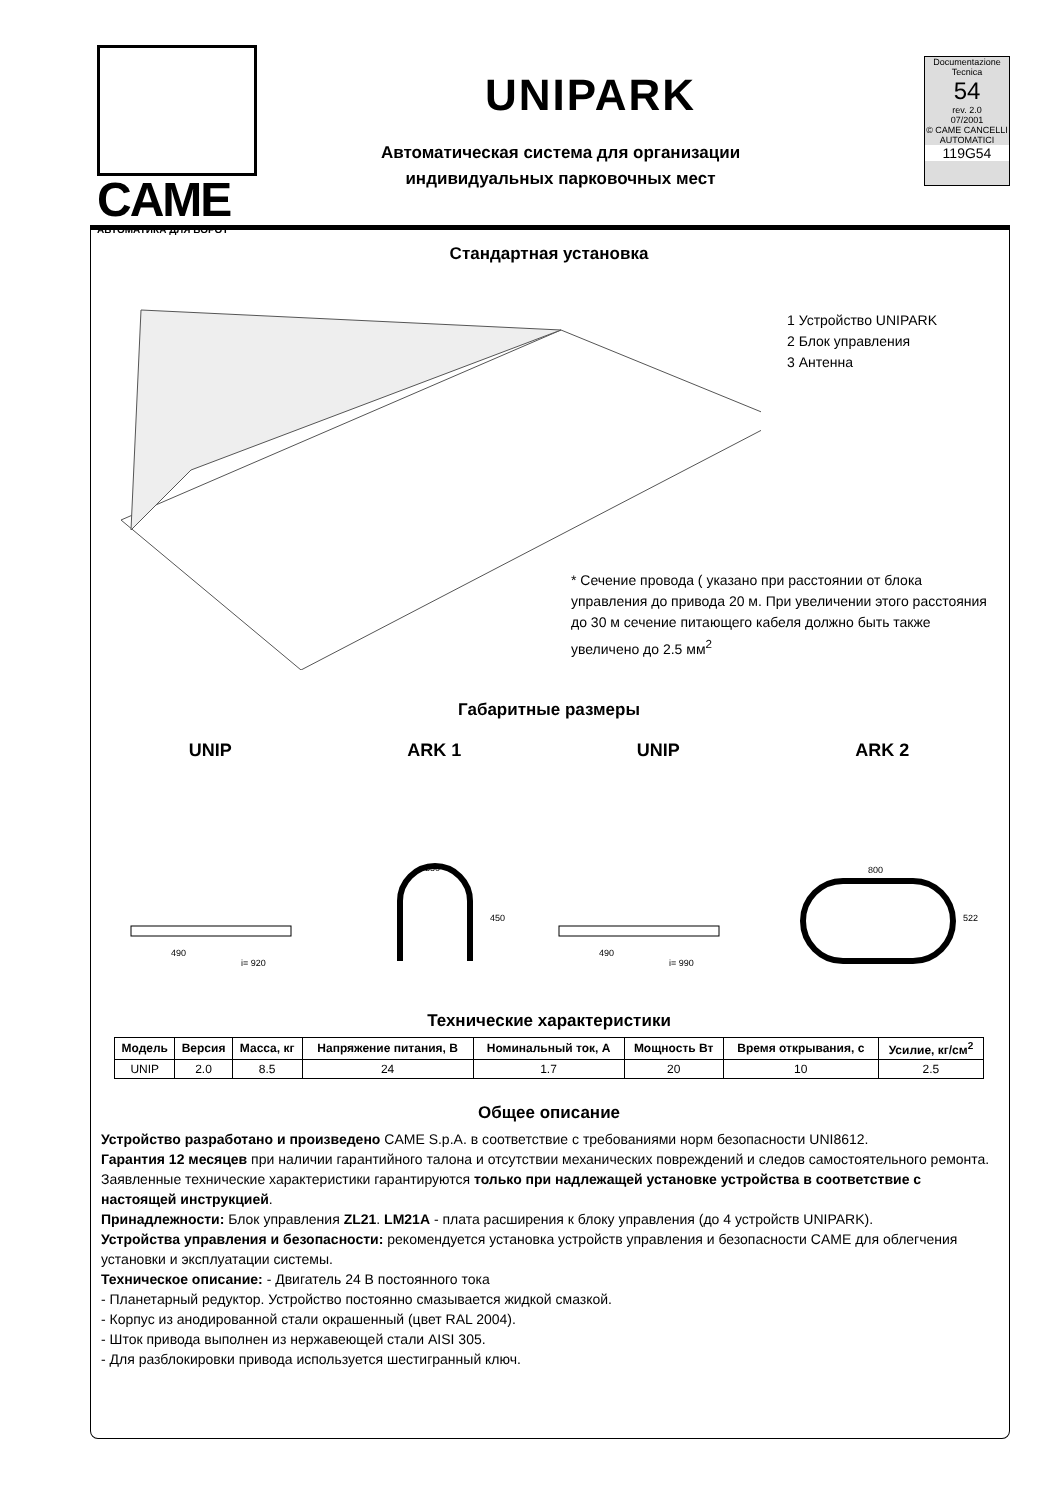CAME
АВТОМАТИКА ДЛЯ ВОРОТ
UNIPARK
Автоматическая система для организации
индивидуальных парковочных мест
Documentazione Tecnica
54
rev. 2.0
07/2001
© CAME CANCELLI AUTOMATICI
119G54
Стандартная установка
1 Устройство UNIPARK
2 Блок управления
3 Антенна
* Сечение провода ( указано при расстоянии от блока управления до привода 20 м. При увеличении этого расстояния до 30 м сечение питающего кабеля должно быть также увеличено до 2.5 мм<sup>2</sup>
Габаритные размеры
UNIP ARK 1 UNIP ARK 2
490
i= 920
350
450
490
i= 990
800
522
Технические характеристики
| Модель | Версия | Масса, кг | Напряжение питания, В | Номинальный ток, А | Мощность Вт | Время открывания, с | Усилие, кг/см<sup>2</sup> |
| --- | --- | --- | --- | --- | --- | --- | --- |
| UNIP | 2.0 | 8.5 | 24 | 1.7 | 20 | 10 | 2.5 |
Общее описание
Устройство разработано и произведено CAME S.p.A. в соответствие с требованиями норм безопасности UNI8612.
Гарантия 12 месяцев при наличии гарантийного талона и отсутствии механических повреждений и следов самостоятельного ремонта.
Заявленные технические характеристики гарантируются только при надлежащей установке устройства в соответствие с настоящей инструкцией.
Принадлежности: Блок управления ZL21. LM21A - плата расширения к блоку управления (до 4 устройств UNIPARK).
Устройства управления и безопасности: рекомендуется установка устройств управления и безопасности CAME для облегчения установки и эксплуатации системы.
Техническое описание: - Двигатель 24 В постоянного тока
- Планетарный редуктор. Устройство постоянно смазывается жидкой смазкой.
- Корпус из анодированной стали окрашенный (цвет RAL 2004).
- Шток привода выполнен из нержавеющей стали AISI 305.
- Для разблокировки привода используется шестигранный ключ.